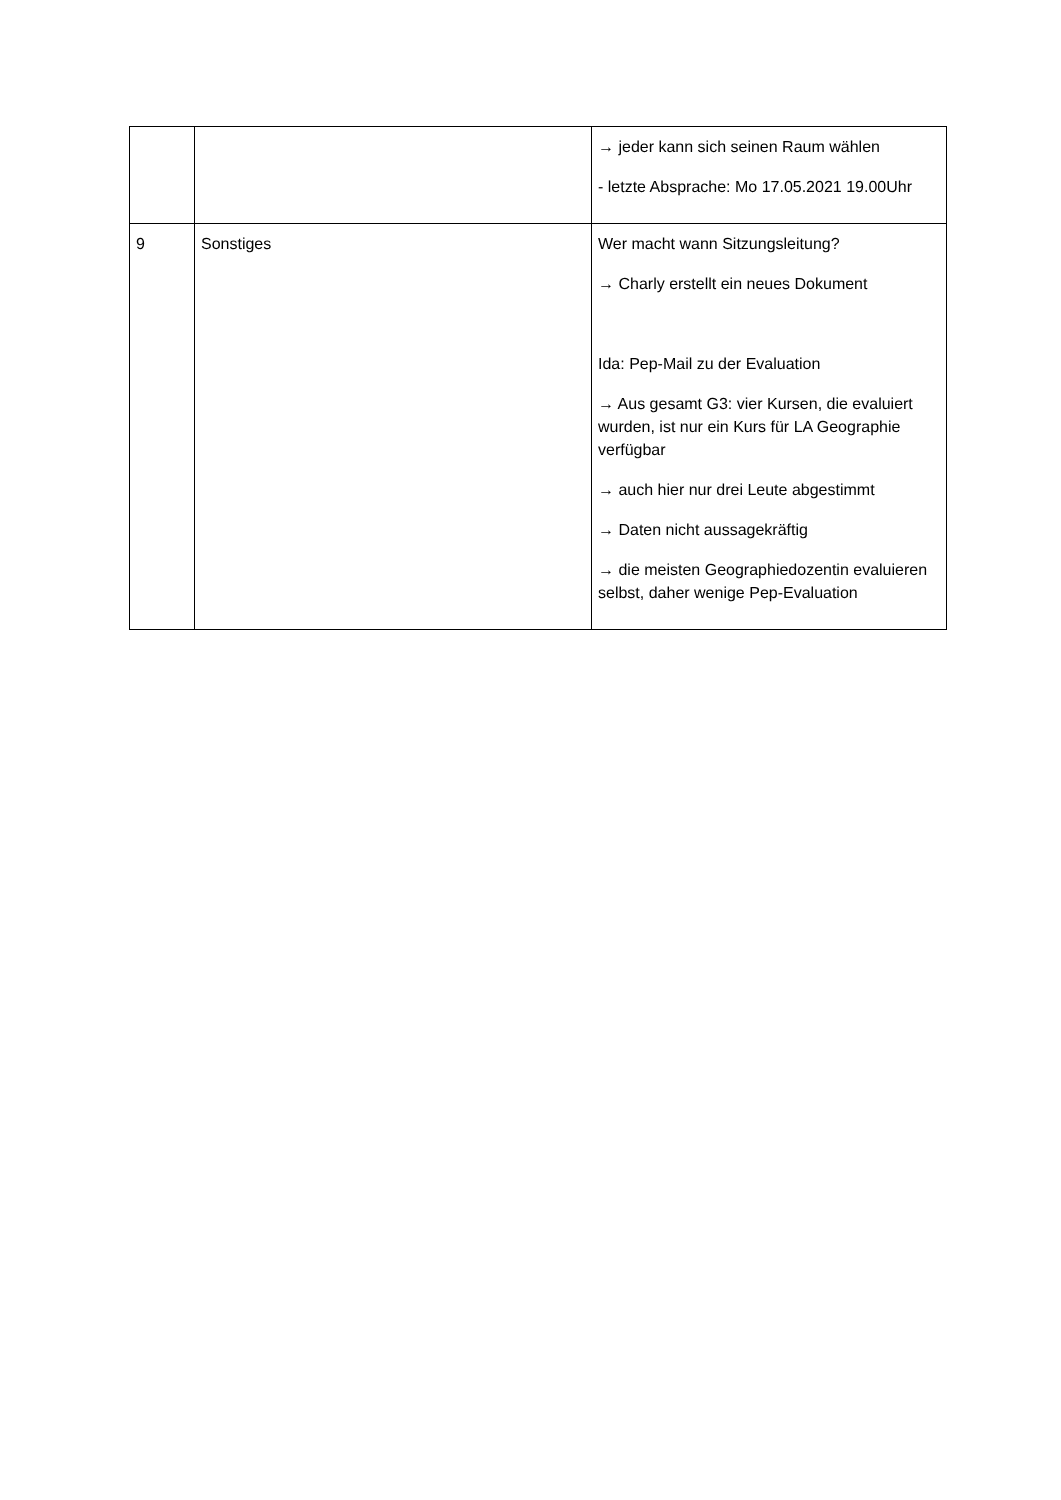| | | → jeder kann sich seinen Raum wählen - letzte Absprache: Mo 17.05.2021 19.00Uhr |
| 9 | Sonstiges | Wer macht wann Sitzungsleitung? → Charly erstellt ein neues Dokument Ida: Pep-Mail zu der Evaluation → Aus gesamt G3: vier Kursen, die evaluiert wurden, ist nur ein Kurs für LA Geographie verfügbar → auch hier nur drei Leute abgestimmt → Daten nicht aussagekräftig → die meisten Geographiedozentin evaluieren selbst, daher wenige Pep-Evaluation |